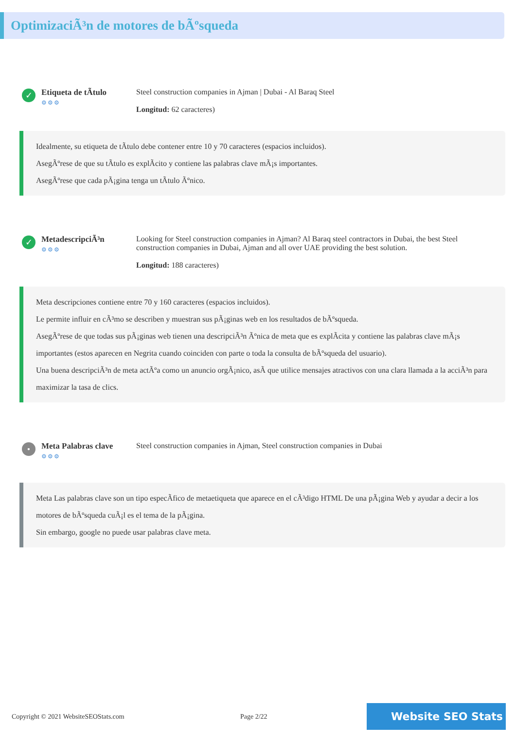OptimizaciÃ³n de motores de bÃºsqueda
✓
Etiqueta de tÃtulo
⚙⚙⚙
Steel construction companies in Ajman | Dubai - Al Baraq Steel
Longitud: 62 caracteres)
Idealmente, su etiqueta de tÃtulo debe contener entre 10 y 70 caracteres (espacios incluidos).
AsegÃºrese de que su tÃtulo es explÃcito y contiene las palabras clave mÃ¡s importantes.
AsegÃºrese que cada pÃ¡gina tenga un tÃtulo Ãºnico.
✓
MetadescripciÃ³n
⚙⚙⚙
Looking for Steel construction companies in Ajman? Al Baraq steel contractors in Dubai, the best Steel construction companies in Dubai, Ajman and all over UAE providing the best solution.
Longitud: 188 caracteres)
Meta descripciones contiene entre 70 y 160 caracteres (espacios incluidos).
Le permite influir en cÃ³mo se describen y muestran sus pÃ¡ginas web en los resultados de bÃºsqueda.
AsegÃºrese de que todas sus pÃ¡ginas web tienen una descripciÃ³n Ãºnica de meta que es explÃcita y contiene las palabras clave mÃ¡s importantes (estos aparecen en Negrita cuando coinciden con parte o toda la consulta de bÃºsqueda del usuario).
Una buena descripciÃ³n de meta actÃºa como un anuncio orgÃ¡nico, asÃ que utilice mensajes atractivos con una clara llamada a la acciÃ³n para maximizar la tasa de clics.
•
Meta Palabras clave
⚙⚙⚙
Steel construction companies in Ajman, Steel construction companies in Dubai
Meta Las palabras clave son un tipo especÃfico de metaetiqueta que aparece en el cÃ³digo HTML De una pÃ¡gina Web y ayudar a decir a los motores de bÃºsqueda cuÃ¡l es el tema de la pÃ¡gina.
Sin embargo, google no puede usar palabras clave meta.
Copyright © 2021 WebsiteSEOStats.com Page 2/22
Website SEO Stats